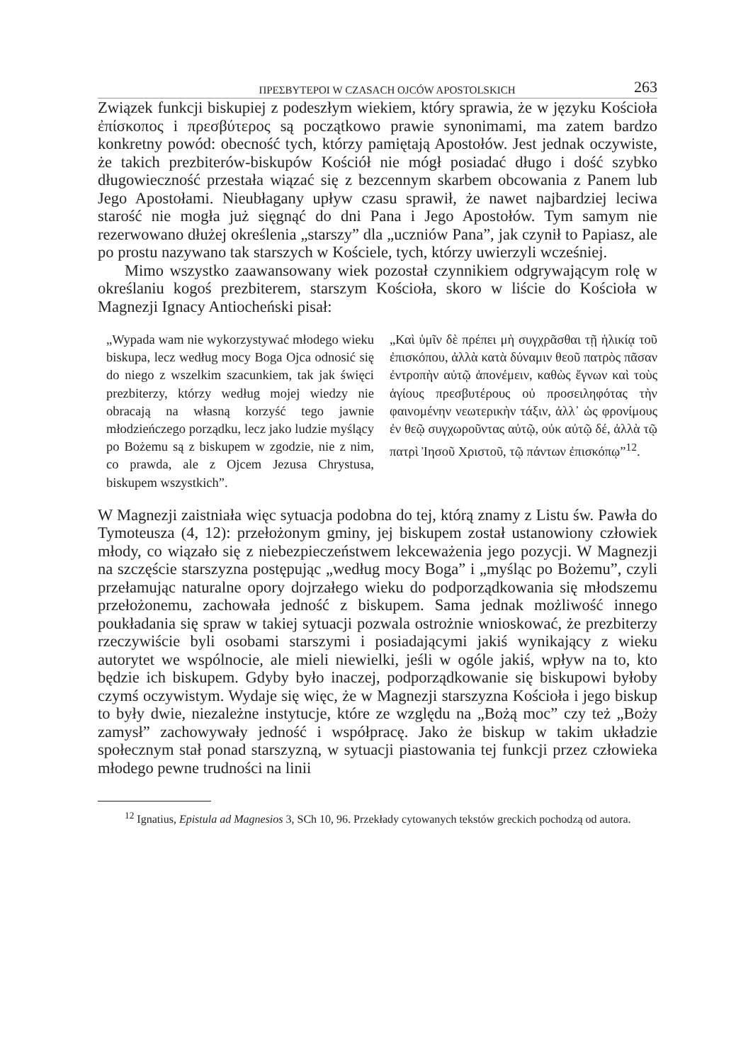ΠΡΕΣΒΥΤΕΡΟΙ W CZASACH OJCÓW APOSTOLSKICH 263
Związek funkcji biskupiej z podeszłym wiekiem, który sprawia, że w języku Kościoła ἐπίσκοπος i πρεσβύτερος są początkowo prawie synonimami, ma zatem bardzo konkretny powód: obecność tych, którzy pamiętają Apostołów. Jest jednak oczywiste, że takich prezbiterów-biskupów Kościół nie mógł posiadać długo i dość szybko długowieczność przestała wiązać się z bezcennym skarbem obcowania z Panem lub Jego Apostołami. Nieubłagany upływ czasu sprawił, że nawet najbardziej leciwa starość nie mogła już sięgnąć do dni Pana i Jego Apostołów. Tym samym nie rezerwowano dłużej określenia „starszy” dla „uczniów Pana”, jak czynił to Papiasz, ale po prostu nazywano tak starszych w Kościele, tych, którzy uwierzyli wcześniej.
Mimo wszystko zaawansowany wiek pozostał czynnikiem odgrywającym rolę w określaniu kogoś prezbiterem, starszym Kościoła, skoro w liście do Kościoła w Magnezji Ignacy Antiocheński pisał:
„Wypada wam nie wykorzystywać młodego wieku biskupa, lecz według mocy Boga Ojca odnosić się do niego z wszelkim szacunkiem, tak jak święci prezbiterzy, którzy według mojej wiedzy nie obracają na własną korzyść tego jawnie młodzieńczego porządku, lecz jako ludzie myślący po Bożemu są z biskupem w zgodzie, nie z nim, co prawda, ale z Ojcem Jezusa Chrystusa, biskupem wszystkich”.
„Καὶ ὑμῖν δὲ πρέπει μὴ συγχρᾶσθαι τῇ ἡλικίᾳ τοῦ ἐπισκόπου, ἀλλὰ κατὰ δύναμιν θεοῦ πατρὸς πᾶσαν ἐντροπὴν αὐτῷ ἀπονέμειν, καθὼς ἔγνων καὶ τοὺς ἁγίους πρεσβυτέρους οὐ προσειληφότας τὴν φαινομένην νεωτερικὴν τάξιν, ἀλλ᾽ ὡς φρονίμους ἐν θεῷ συγχωροῦντας αὐτῷ, οὐκ αὐτῷ δέ, ἀλλὰ τῷ πατρὶ Ἰησοῦ Χριστοῦ, τῷ πάντων ἐπισκόπῳ”<sup>12</sup>.
W Magnezji zaistniała więc sytuacja podobna do tej, którą znamy z Listu św. Pawła do Tymoteusza (4, 12): przełożonym gminy, jej biskupem został ustanowiony człowiek młody, co wiązało się z niebezpieczeństwem lekceważenia jego pozycji. W Magnezji na szczęście starszyzna postępując „według mocy Boga” i „myśląc po Bożemu”, czyli przełamując naturalne opory dojrzałego wieku do podporządkowania się młodszemu przełożonemu, zachowała jedność z biskupem. Sama jednak możliwość innego poukładania się spraw w takiej sytuacji pozwala ostrożnie wnioskować, że prezbiterzy rzeczywiście byli osobami starszymi i posiadającymi jakiś wynikający z wieku autorytet we wspólnocie, ale mieli niewielki, jeśli w ogóle jakiś, wpływ na to, kto będzie ich biskupem. Gdyby było inaczej, podporządkowanie się biskupowi byłoby czymś oczywistym. Wydaje się więc, że w Magnezji starszyzna Kościoła i jego biskup to były dwie, niezależne instytucje, które ze względu na „Bożą moc” czy też „Boży zamysł” zachowywały jedność i współpracę. Jako że biskup w takim układzie społecznym stał ponad starszyzną, w sytuacji piastowania tej funkcji przez człowieka młodego pewne trudności na linii
<sup>12</sup> Ignatius, Epistula ad Magnesios 3, SCh 10, 96. Przekłady cytowanych tekstów greckich pochodzą od autora.